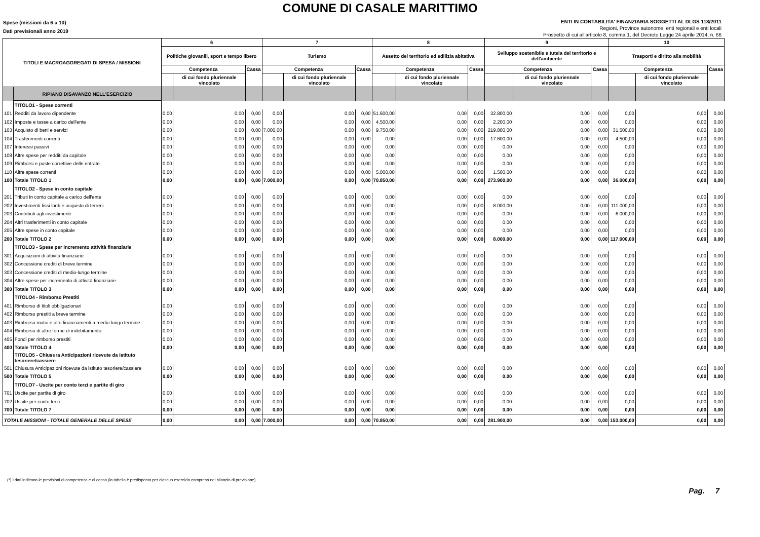COMUNE DI CASALE MARITTIMO
Spese (missioni da 6 a 10)
Dati previsionali anno 2019
ENTI IN CONTABILITA' FINANZIARIA SOGGETTI AL DLGS 118/2011
Regioni, Province autonome, enti regionali e enti locali
Prospetto di cui all'articolo 8, comma 1, del Decreto Legge 24 aprile 2014, n. 66
| TITOLI E MACROAGGREGATI DI SPESA / MISSIONI | | 6 | | | 7 | | | 8 | | | 9 | | | 10 | | |
| --- | --- | --- | --- | --- | --- | --- | --- | --- | --- | --- | --- | --- | --- | --- | --- | --- |
| | | Politiche giovanili, sport e tempo libero | | | Turismo | | | Assetto del territorio ed edilizia abitativa | | | Sviluppo sostenibile e tutela del territorio e dell'ambiente | | | Trasporti e diritto alla mobilità | | |
| | | Competenza | | Cassa | Competenza | | Cassa | Competenza | | Cassa | Competenza | | Cassa | Competenza | | Cassa |
| | | | di cui fondo pluriennale vincolato | | | di cui fondo pluriennale vincolato | | | di cui fondo pluriennale vincolato | | | di cui fondo pluriennale vincolato | | | di cui fondo pluriennale vincolato | |
| | RIPIANO DISAVANZO NELL'ESERCIZIO | | | | | | | | | | | | | | | |
| | TITOLO1 - Spese correnti | | | | | | | | | | | | | | | |
| 101 | Redditi da lavoro dipendente | 0,00 | 0,00 | 0,00 | 0,00 | 0,00 | 0,00 | 51.600,00 | 0,00 | 0,00 | 32.800,00 | 0,00 | 0,00 | 0,00 | 0,00 | 0,00 |
| 102 | Imposte e tasse a carico dell'ente | 0,00 | 0,00 | 0,00 | 0,00 | 0,00 | 0,00 | 4.500,00 | 0,00 | 0,00 | 2.200,00 | 0,00 | 0,00 | 0,00 | 0,00 | 0,00 |
| 103 | Acquisto di beni e servizi | 0,00 | 0,00 | 0,00 | 7.000,00 | 0,00 | 0,00 | 9.750,00 | 0,00 | 0,00 | 219.800,00 | 0,00 | 0,00 | 31.500,00 | 0,00 | 0,00 |
| 104 | Trasferimenti correnti | 0,00 | 0,00 | 0,00 | 0,00 | 0,00 | 0,00 | 0,00 | 0,00 | 0,00 | 17.600,00 | 0,00 | 0,00 | 4.500,00 | 0,00 | 0,00 |
| 107 | Interessi passivi | 0,00 | 0,00 | 0,00 | 0,00 | 0,00 | 0,00 | 0,00 | 0,00 | 0,00 | 0,00 | 0,00 | 0,00 | 0,00 | 0,00 | 0,00 |
| 108 | Altre spese per redditi da capitale | 0,00 | 0,00 | 0,00 | 0,00 | 0,00 | 0,00 | 0,00 | 0,00 | 0,00 | 0,00 | 0,00 | 0,00 | 0,00 | 0,00 | 0,00 |
| 109 | Rimborsi e poste correttive delle entrate | 0,00 | 0,00 | 0,00 | 0,00 | 0,00 | 0,00 | 0,00 | 0,00 | 0,00 | 0,00 | 0,00 | 0,00 | 0,00 | 0,00 | 0,00 |
| 110 | Altre spese correnti | 0,00 | 0,00 | 0,00 | 0,00 | 0,00 | 0,00 | 5.000,00 | 0,00 | 0,00 | 1.500,00 | 0,00 | 0,00 | 0,00 | 0,00 | 0,00 |
| 100 | Totale TITOLO 1 | 0,00 | 0,00 | 0,00 | 7.000,00 | 0,00 | 0,00 | 70.850,00 | 0,00 | 0,00 | 273.900,00 | 0,00 | 0,00 | 36.000,00 | 0,00 | 0,00 |
| | TITOLO2 - Spese in conto capitale | | | | | | | | | | | | | | | |
| 201 | Tributi in conto capitale a carico dell'ente | 0,00 | 0,00 | 0,00 | 0,00 | 0,00 | 0,00 | 0,00 | 0,00 | 0,00 | 0,00 | 0,00 | 0,00 | 0,00 | 0,00 | 0,00 |
| 202 | Investimenti fissi lordi e acquisto di terreni | 0,00 | 0,00 | 0,00 | 0,00 | 0,00 | 0,00 | 0,00 | 0,00 | 0,00 | 8.000,00 | 0,00 | 0,00 | 111.000,00 | 0,00 | 0,00 |
| 203 | Contributi agli investimenti | 0,00 | 0,00 | 0,00 | 0,00 | 0,00 | 0,00 | 0,00 | 0,00 | 0,00 | 0,00 | 0,00 | 0,00 | 6.000,00 | 0,00 | 0,00 |
| 204 | Altri trasferimenti in conto capitale | 0,00 | 0,00 | 0,00 | 0,00 | 0,00 | 0,00 | 0,00 | 0,00 | 0,00 | 0,00 | 0,00 | 0,00 | 0,00 | 0,00 | 0,00 |
| 205 | Altre spese in conto capitale | 0,00 | 0,00 | 0,00 | 0,00 | 0,00 | 0,00 | 0,00 | 0,00 | 0,00 | 0,00 | 0,00 | 0,00 | 0,00 | 0,00 | 0,00 |
| 200 | Totale TITOLO 2 | 0,00 | 0,00 | 0,00 | 0,00 | 0,00 | 0,00 | 0,00 | 0,00 | 0,00 | 8.000,00 | 0,00 | 0,00 | 117.000,00 | 0,00 | 0,00 |
| | TITOLO3 - Spese per incremento attività finanziarie | | | | | | | | | | | | | | | |
| 301 | Acquisizioni di attività finanziarie | 0,00 | 0,00 | 0,00 | 0,00 | 0,00 | 0,00 | 0,00 | 0,00 | 0,00 | 0,00 | 0,00 | 0,00 | 0,00 | 0,00 | 0,00 |
| 302 | Concessione crediti di breve termine | 0,00 | 0,00 | 0,00 | 0,00 | 0,00 | 0,00 | 0,00 | 0,00 | 0,00 | 0,00 | 0,00 | 0,00 | 0,00 | 0,00 | 0,00 |
| 303 | Concessione crediti di medio-lungo termine | 0,00 | 0,00 | 0,00 | 0,00 | 0,00 | 0,00 | 0,00 | 0,00 | 0,00 | 0,00 | 0,00 | 0,00 | 0,00 | 0,00 | 0,00 |
| 304 | Altre spese per incremento di attività finanziarie | 0,00 | 0,00 | 0,00 | 0,00 | 0,00 | 0,00 | 0,00 | 0,00 | 0,00 | 0,00 | 0,00 | 0,00 | 0,00 | 0,00 | 0,00 |
| 300 | Totale TITOLO 3 | 0,00 | 0,00 | 0,00 | 0,00 | 0,00 | 0,00 | 0,00 | 0,00 | 0,00 | 0,00 | 0,00 | 0,00 | 0,00 | 0,00 | 0,00 |
| | TITOLO4 - Rimborso Prestiti | | | | | | | | | | | | | | | |
| 401 | Rimborso di titoli obbligazionari | 0,00 | 0,00 | 0,00 | 0,00 | 0,00 | 0,00 | 0,00 | 0,00 | 0,00 | 0,00 | 0,00 | 0,00 | 0,00 | 0,00 | 0,00 |
| 402 | Rimborso prestiti a breve termine | 0,00 | 0,00 | 0,00 | 0,00 | 0,00 | 0,00 | 0,00 | 0,00 | 0,00 | 0,00 | 0,00 | 0,00 | 0,00 | 0,00 | 0,00 |
| 403 | Rimborso mutui e altri finanziamenti a medio lungo termine | 0,00 | 0,00 | 0,00 | 0,00 | 0,00 | 0,00 | 0,00 | 0,00 | 0,00 | 0,00 | 0,00 | 0,00 | 0,00 | 0,00 | 0,00 |
| 404 | Rimborso di altre forme di indebitamento | 0,00 | 0,00 | 0,00 | 0,00 | 0,00 | 0,00 | 0,00 | 0,00 | 0,00 | 0,00 | 0,00 | 0,00 | 0,00 | 0,00 | 0,00 |
| 405 | Fondi per rimborso prestiti | 0,00 | 0,00 | 0,00 | 0,00 | 0,00 | 0,00 | 0,00 | 0,00 | 0,00 | 0,00 | 0,00 | 0,00 | 0,00 | 0,00 | 0,00 |
| 400 | Totale TITOLO 4 | 0,00 | 0,00 | 0,00 | 0,00 | 0,00 | 0,00 | 0,00 | 0,00 | 0,00 | 0,00 | 0,00 | 0,00 | 0,00 | 0,00 | 0,00 |
| | TITOLO5 - Chiusura Anticipazioni ricevute da istituto tesoriere/cassiere | | | | | | | | | | | | | | | |
| 501 | Chiusura Anticipazioni ricevute da istituto tesoriere/cassiere | 0,00 | 0,00 | 0,00 | 0,00 | 0,00 | 0,00 | 0,00 | 0,00 | 0,00 | 0,00 | 0,00 | 0,00 | 0,00 | 0,00 | 0,00 |
| 500 | Totale TITOLO 5 | 0,00 | 0,00 | 0,00 | 0,00 | 0,00 | 0,00 | 0,00 | 0,00 | 0,00 | 0,00 | 0,00 | 0,00 | 0,00 | 0,00 | 0,00 |
| | TITOLO7 - Uscite per conto terzi e partite di giro | | | | | | | | | | | | | | | |
| 701 | Uscite per partite di giro | 0,00 | 0,00 | 0,00 | 0,00 | 0,00 | 0,00 | 0,00 | 0,00 | 0,00 | 0,00 | 0,00 | 0,00 | 0,00 | 0,00 | 0,00 |
| 702 | Uscite per conto terzi | 0,00 | 0,00 | 0,00 | 0,00 | 0,00 | 0,00 | 0,00 | 0,00 | 0,00 | 0,00 | 0,00 | 0,00 | 0,00 | 0,00 | 0,00 |
| 700 | Totale TITOLO 7 | 0,00 | 0,00 | 0,00 | 0,00 | 0,00 | 0,00 | 0,00 | 0,00 | 0,00 | 0,00 | 0,00 | 0,00 | 0,00 | 0,00 | 0,00 |
| TOTALE MISSIONI - TOTALE GENERALE DELLE SPESE | | 0,00 | 0,00 | 0,00 | 7.000,00 | 0,00 | 0,00 | 70.850,00 | 0,00 | 0,00 | 281.900,00 | 0,00 | 0,00 | 153.000,00 | 0,00 | 0,00 |
(*) I dati indicano le previsioni di competenza e di cassa (la tabella è predisposta per ciascun esercizio compreso nel bilancio di previsione).
Pag. 7